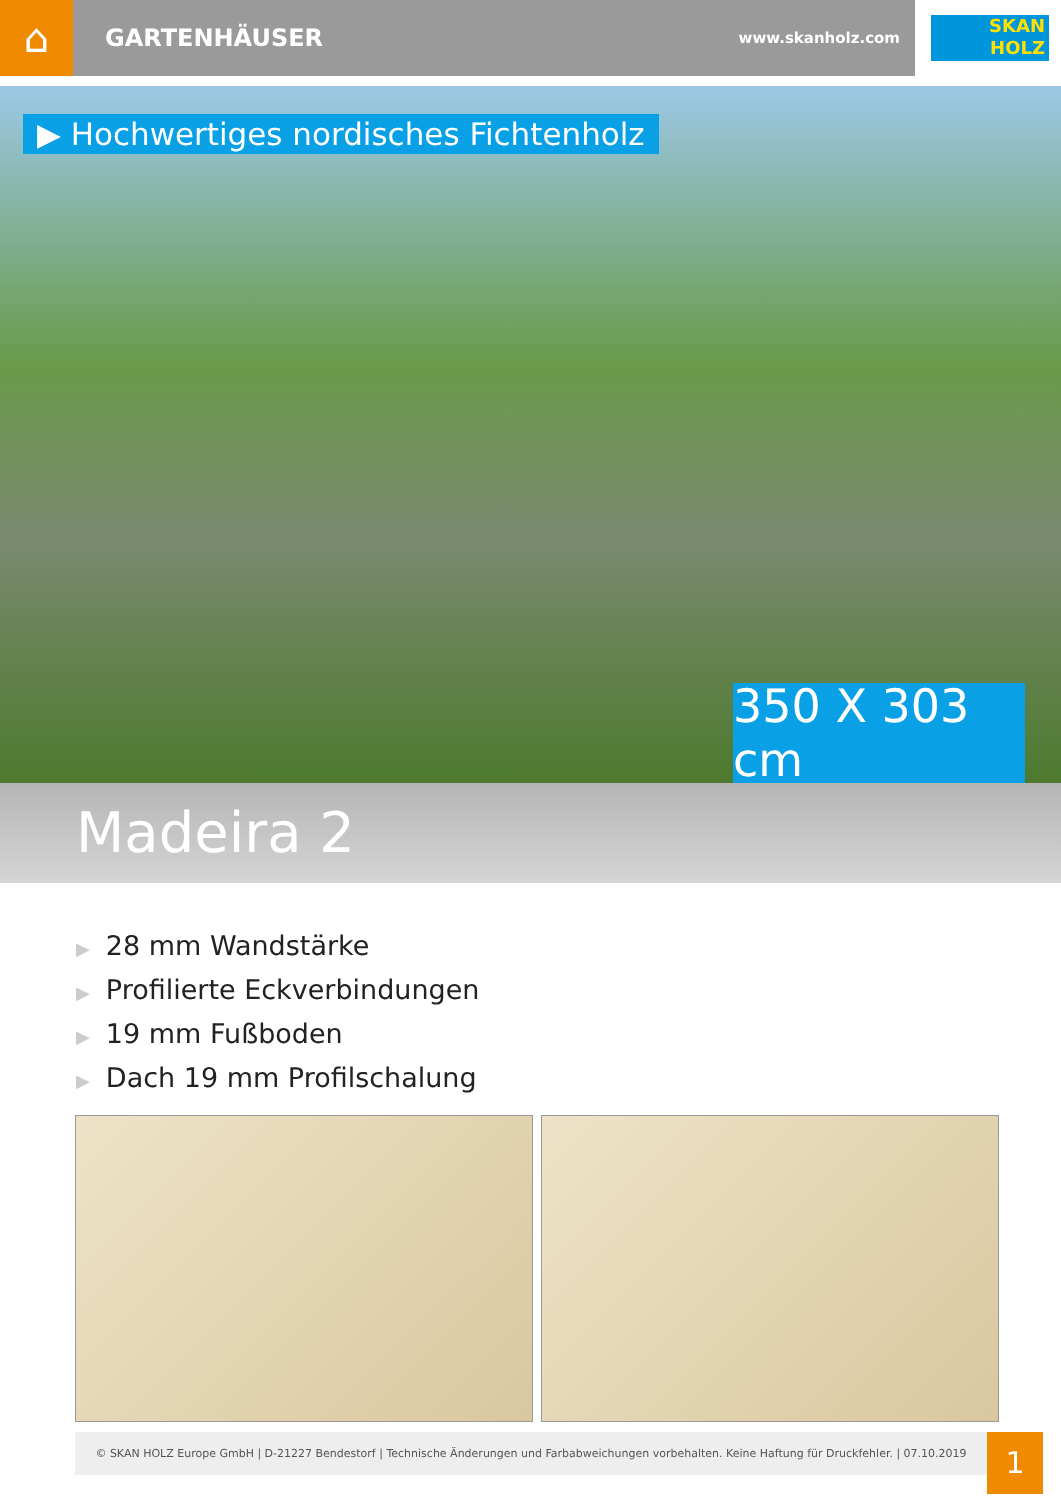⌂
GARTENHÄUSER www.skanholz.com
SKAN
HOLZ
▶ Hochwertiges nordisches Fichtenholz
350 X 303 cm
Madeira 2
▶ 28 mm Wandstärke
▶ Profilierte Eckverbindungen
▶ 19 mm Fußboden
▶ Dach 19 mm Profilschalung
© SKAN HOLZ Europe GmbH | D-21227 Bendestorf | Technische Änderungen und Farbabweichungen vorbehalten. Keine Haftung für Druckfehler. | 07.10.2019
1